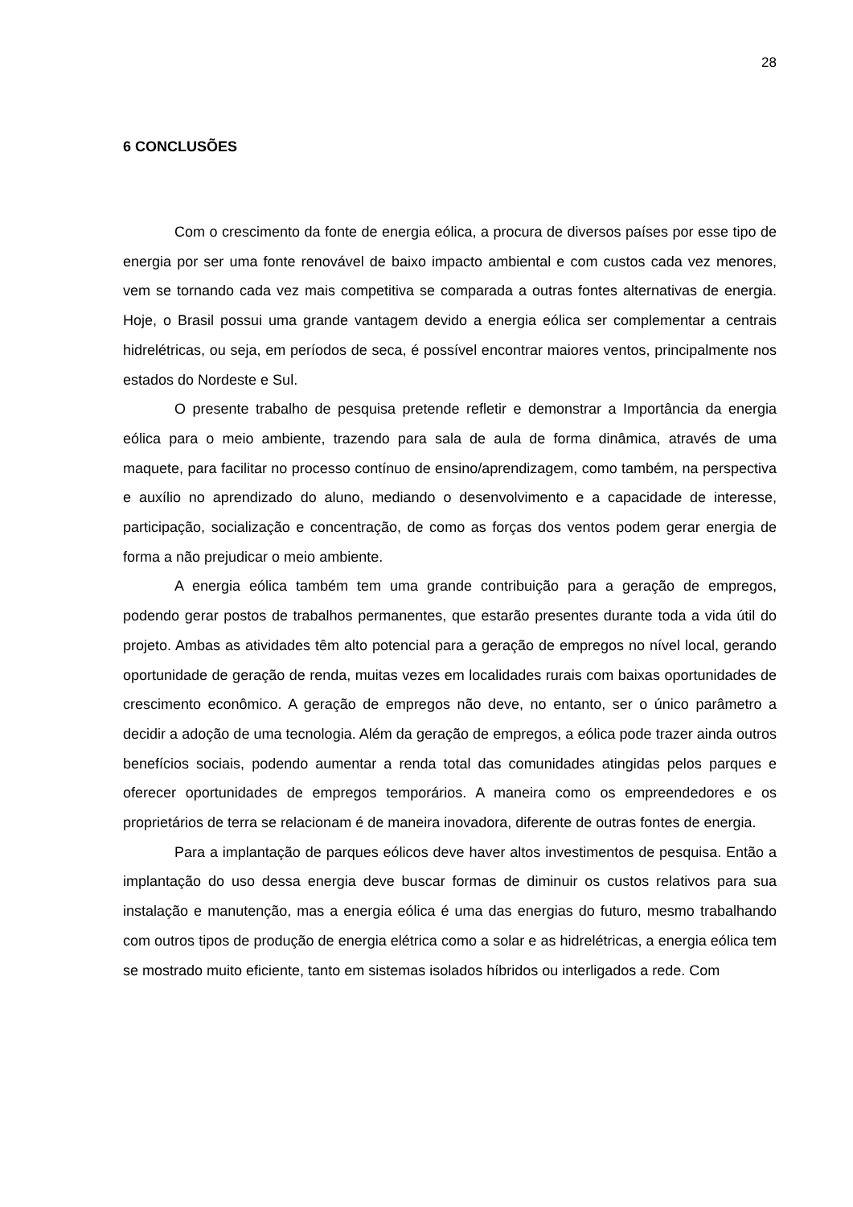28
6 CONCLUSÕES
Com o crescimento da fonte de energia eólica, a procura de diversos países por esse tipo de energia por ser uma fonte renovável de baixo impacto ambiental e com custos cada vez menores, vem se tornando cada vez mais competitiva se comparada a outras fontes alternativas de energia. Hoje, o Brasil possui uma grande vantagem devido a energia eólica ser complementar a centrais hidrelétricas, ou seja, em períodos de seca, é possível encontrar maiores ventos, principalmente nos estados do Nordeste e Sul.
O presente trabalho de pesquisa pretende refletir e demonstrar a Importância da energia eólica para o meio ambiente, trazendo para sala de aula de forma dinâmica, através de uma maquete, para facilitar no processo contínuo de ensino/aprendizagem, como também, na perspectiva e auxílio no aprendizado do aluno, mediando o desenvolvimento e a capacidade de interesse, participação, socialização e concentração, de como as forças dos ventos podem gerar energia de forma a não prejudicar o meio ambiente.
A energia eólica também tem uma grande contribuição para a geração de empregos, podendo gerar postos de trabalhos permanentes, que estarão presentes durante toda a vida útil do projeto. Ambas as atividades têm alto potencial para a geração de empregos no nível local, gerando oportunidade de geração de renda, muitas vezes em localidades rurais com baixas oportunidades de crescimento econômico. A geração de empregos não deve, no entanto, ser o único parâmetro a decidir a adoção de uma tecnologia. Além da geração de empregos, a eólica pode trazer ainda outros benefícios sociais, podendo aumentar a renda total das comunidades atingidas pelos parques e oferecer oportunidades de empregos temporários. A maneira como os empreendedores e os proprietários de terra se relacionam é de maneira inovadora, diferente de outras fontes de energia.
Para a implantação de parques eólicos deve haver altos investimentos de pesquisa. Então a implantação do uso dessa energia deve buscar formas de diminuir os custos relativos para sua instalação e manutenção, mas a energia eólica é uma das energias do futuro, mesmo trabalhando com outros tipos de produção de energia elétrica como a solar e as hidrelétricas, a energia eólica tem se mostrado muito eficiente, tanto em sistemas isolados híbridos ou interligados a rede. Com